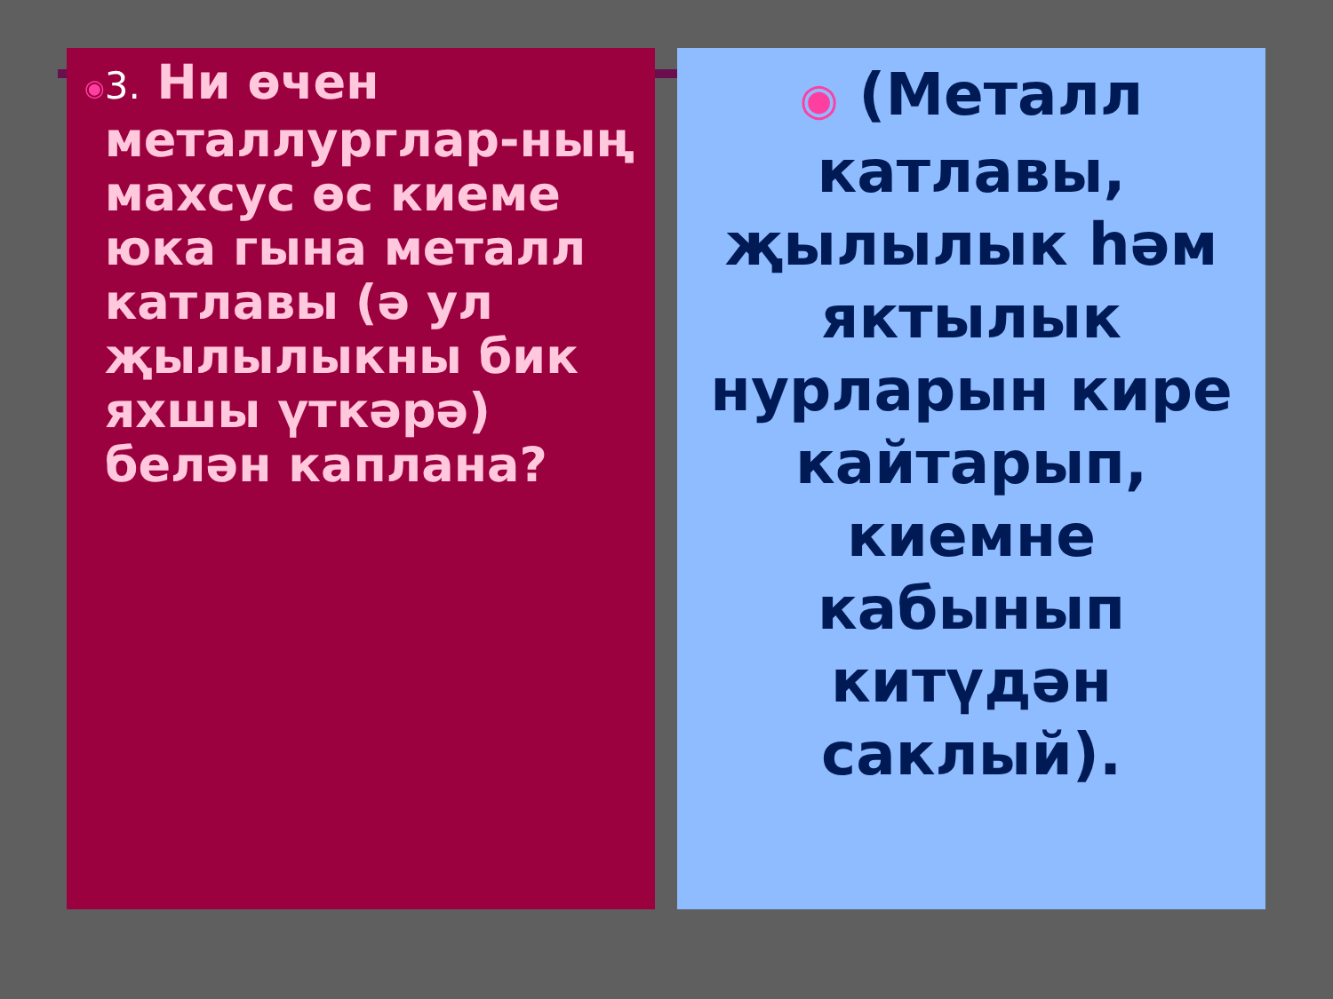◉
3. Ни өчен металлурглар-ның махсус өс киеме юка гына металл катлавы (ә ул җылылыкны бик яхшы үткәрә) белән каплана?
◉ (Металл катлавы, җылылык һәм яктылык нурларын кире кайтарып, киемне кабынып китүдән саклый).